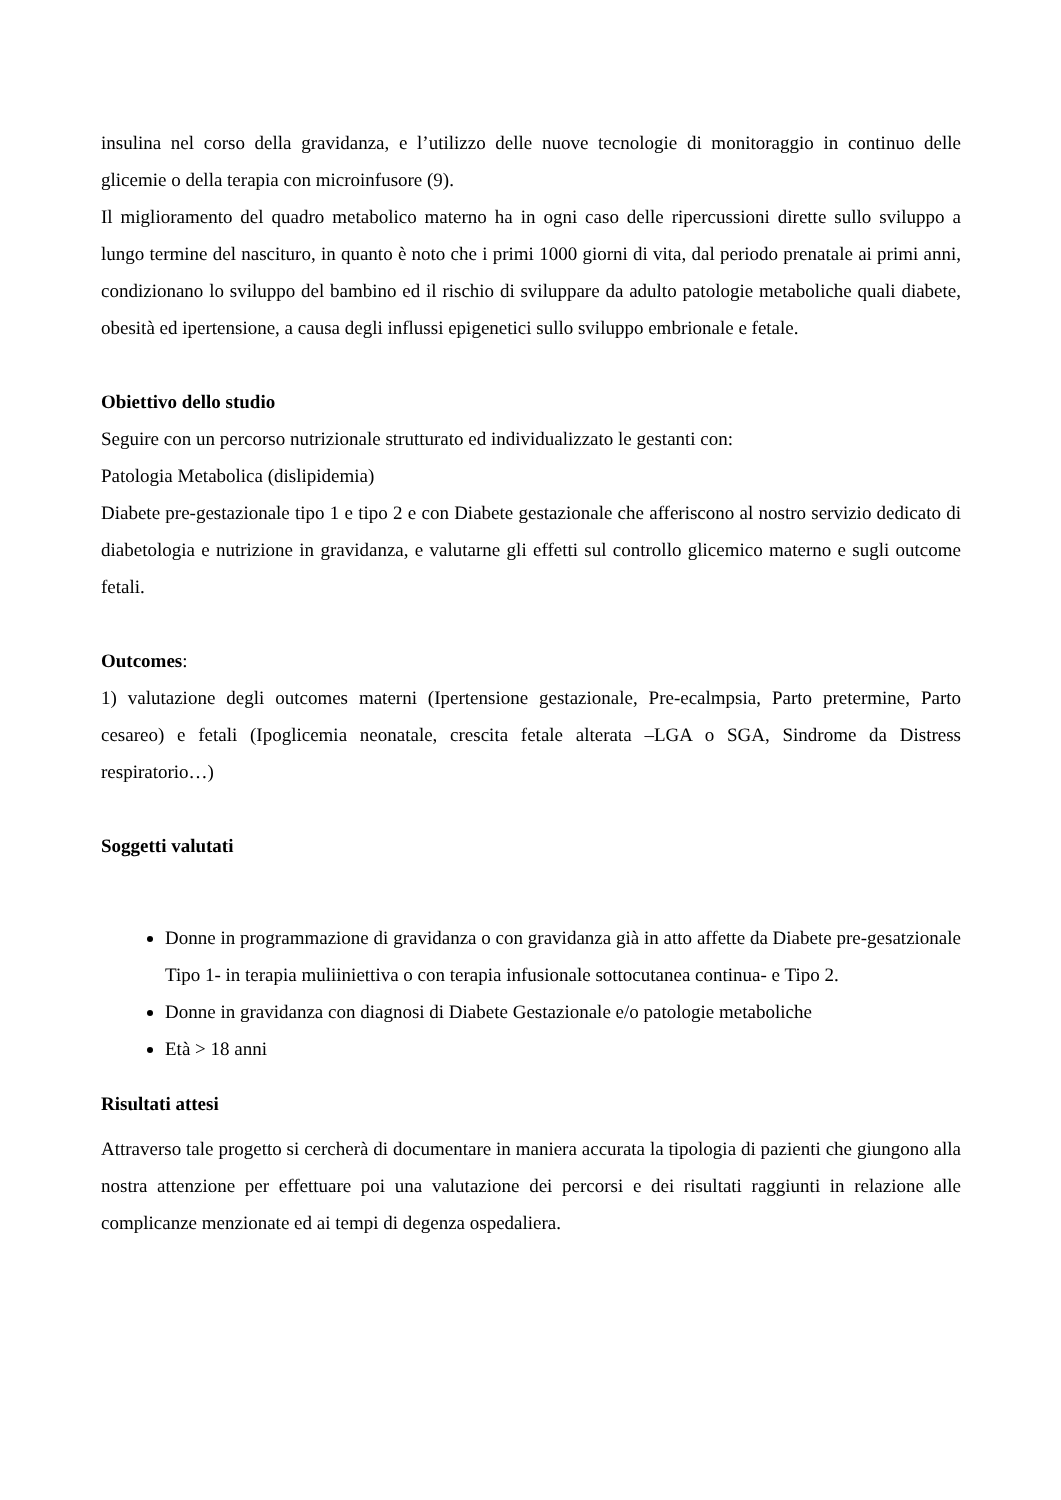insulina nel corso della gravidanza, e l’utilizzo delle nuove tecnologie di monitoraggio in continuo delle glicemie o della terapia con microinfusore (9).
Il miglioramento del quadro metabolico materno ha in ogni caso delle ripercussioni dirette sullo sviluppo a lungo termine del nascituro, in quanto è noto che i primi 1000 giorni di vita, dal periodo prenatale ai primi anni, condizionano lo sviluppo del bambino ed il rischio di sviluppare da adulto patologie metaboliche quali diabete, obesità ed ipertensione, a causa degli influssi epigenetici sullo sviluppo embrionale e fetale.
Obiettivo dello studio
Seguire con un percorso nutrizionale strutturato ed individualizzato le gestanti con:
Patologia Metabolica (dislipidemia)
Diabete pre-gestazionale tipo 1 e tipo 2 e con Diabete gestazionale che afferiscono al nostro servizio dedicato di diabetologia e nutrizione in gravidanza, e valutarne gli effetti sul controllo glicemico materno e sugli outcome fetali.
Outcomes:
1) valutazione degli outcomes materni (Ipertensione gestazionale, Pre-ecalmpsia, Parto pretermine, Parto cesareo) e fetali (Ipoglicemia neonatale, crescita fetale alterata –LGA o SGA, Sindrome da Distress respiratorio…)
Soggetti valutati
Donne in programmazione di gravidanza o con gravidanza già in atto affette da Diabete pre-gesatzionale Tipo 1- in terapia muliiniettiva o con terapia infusionale sottocutanea continua- e Tipo 2.
Donne in gravidanza con diagnosi di Diabete Gestazionale e/o patologie metaboliche
Età > 18 anni
Risultati attesi
Attraverso tale progetto si cercherà di documentare in maniera accurata la tipologia di pazienti che giungono alla nostra attenzione per effettuare poi una valutazione dei percorsi e dei risultati raggiunti in relazione alle complicanze menzionate ed ai tempi di degenza ospedaliera.